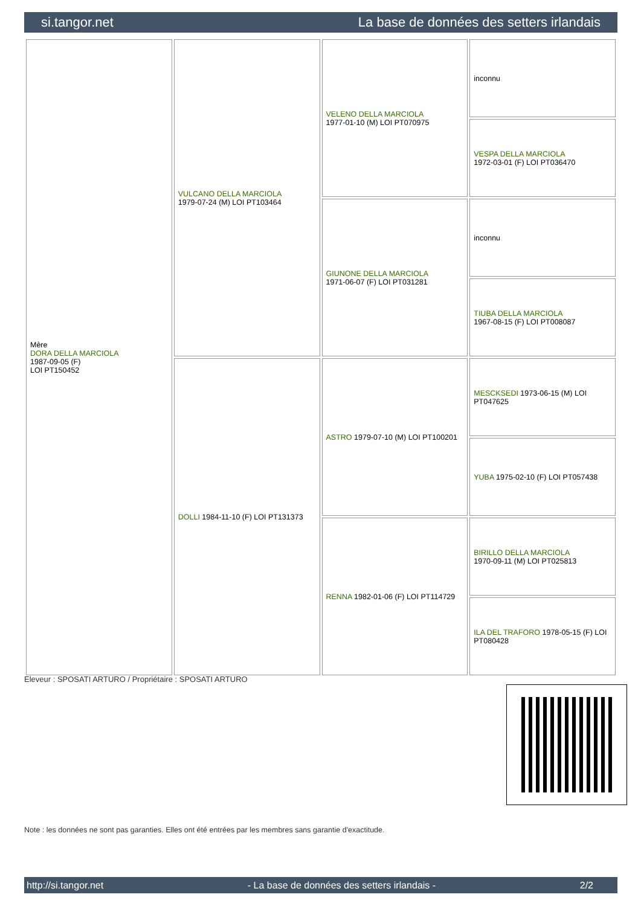si.tangor.net La base de données des setters irlandais
| Mère DORA DELLA MARCIOLA 1987-09-05 (F) LOI PT150452 | VULCANO DELLA MARCIOLA 1979-07-24 (M) LOI PT103464 | VELENO DELLA MARCIOLA 1977-01-10 (M) LOI PT070975 | inconnu |
| | | | VESPA DELLA MARCIOLA 1972-03-01 (F) LOI PT036470 |
| | | GIUNONE DELLA MARCIOLA 1971-06-07 (F) LOI PT031281 | inconnu |
| | | | TIUBA DELLA MARCIOLA 1967-08-15 (F) LOI PT008087 |
| | DOLLI 1984-11-10 (F) LOI PT131373 | ASTRO 1979-07-10 (M) LOI PT100201 | MESCKSEDI 1973-06-15 (M) LOI PT047625 |
| | | | YUBA 1975-02-10 (F) LOI PT057438 |
| | | RENNA 1982-01-06 (F) LOI PT114729 | BIRILLO DELLA MARCIOLA 1970-09-11 (M) LOI PT025813 |
| | | | ILA DEL TRAFORO 1978-05-15 (F) LOI PT080428 |
Eleveur : SPOSATI ARTURO / Propriétaire : SPOSATI ARTURO
Note : les données ne sont pas garanties. Elles ont été entrées par les membres sans garantie d'exactitude.
http://si.tangor.net - La base de données des setters irlandais - 2/2